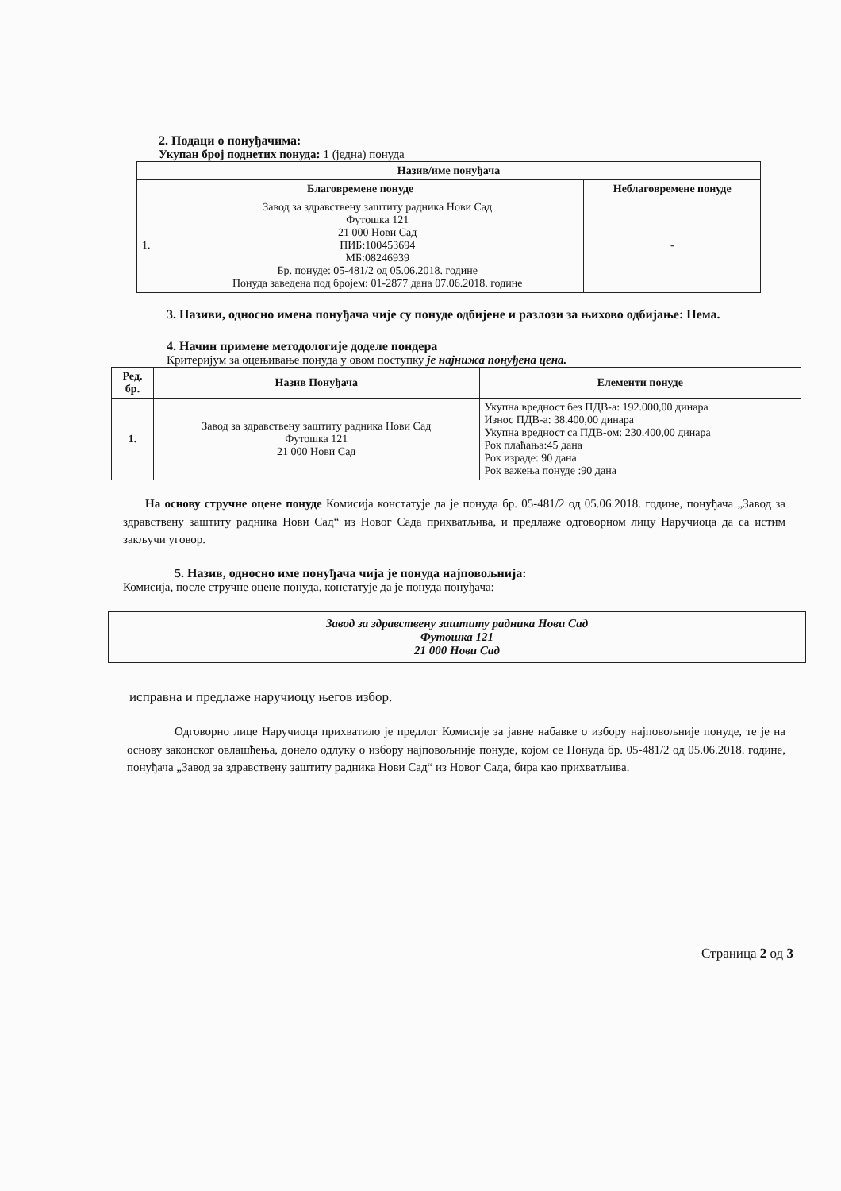2. Подаци о понуђачима:
Укупан број поднетих понуда: 1 (једна) понуда
| Назив/име понуђача | | |
| --- | --- | --- |
| Благовремене понуде | | Неблаговремене понуде |
| 1. | Завод за здравствену заштиту радника Нови Сад Футошка 121 21 000 Нови Сад ПИБ:100453694 МБ:08246939 Бр. понуде: 05-481/2 од 05.06.2018. године Понуда заведена под бројем: 01-2877 дана 07.06.2018. године | - |
3. Називи, односно имена понуђача чије су понуде одбијене и разлози за њихово одбијање: Нема.
4. Начин примене методологије доделе пондера
Критеријум за оцењивање понуда у овом поступку је најнижа понуђена цена.
| Ред. бр. | Назив Понуђача | Елементи понуде |
| --- | --- | --- |
| 1. | Завод за здравствену заштиту радника Нови Сад Футошка 121 21 000 Нови Сад | Укупна вредност без ПДВ-а: 192.000,00 динара Износ ПДВ-а: 38.400,00 динара Укупна вредност са ПДВ-ом: 230.400,00 динара Рок плаћања:45 дана Рок израде: 90 дана Рок важења понуде :90 дана |
На основу стручне оцене понуде Комисија констатује да је понуда бр. 05-481/2 од 05.06.2018. године, понуђача „Завод за здравствену заштиту радника Нови Сад“ из Новог Сада прихватљива, и предлаже одговорном лицу Наручиоца да са истим закључи уговор.
5. Назив, односно име понуђача чија је понуда најповољнија:
Комисија, после стручне оцене понуда, констатује да је понуда понуђача:
Завод за здравствену заштиту радника Нови Сад
Футошка 121
21 000 Нови Сад
исправна и предлаже наручиоцу његов избор.
Одговорно лице Наручиоца прихватило је предлог Комисије за јавне набавке о избору најповољније понуде, те је на основу законског овлашћења, донело одлуку о избору најповољније понуде, којом се Понуда бр. 05-481/2 од 05.06.2018. године, понуђача „Завод за здравствену заштиту радника Нови Сад“ из Новог Сада, бира као прихватљива.
Страница 2 од 3